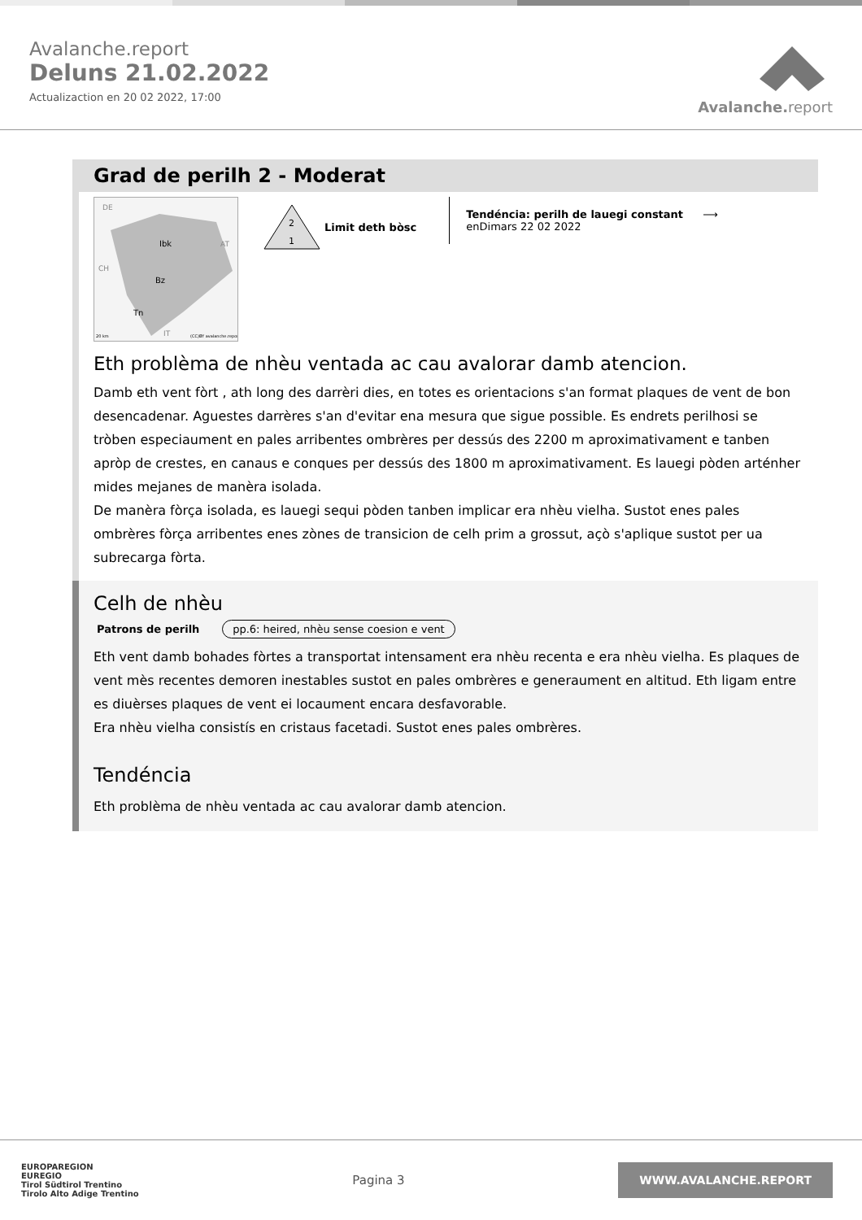Avalanche.report
Deluns 21.02.2022
Actualizaction en 20 02 2022, 17:00
Avalanche. report
Grad de perilh 2 - Moderat
DE
Ibk
Bz
Tn
AT
CH
IT
20 km
(CC)BY avalanche.report
2
1
Limit deth bòsc
Tendéncia: perilh de lauegi constant ⟶
enDimars 22 02 2022
Eth problèma de nhèu ventada ac cau avalorar damb atencion.
Damb eth vent fòrt , ath long des darrèri dies, en totes es orientacions s'an format plaques de vent de bon desencadenar. Aguestes darrères s'an d'evitar ena mesura que sigue possible. Es endrets perilhosi se tròben especiaument en pales arribentes ombrères per dessús des 2200 m aproximativament e tanben apròp de crestes, en canaus e conques per dessús des 1800 m aproximativament. Es lauegi pòden arténher mides mejanes de manèra isolada.
De manèra fòrça isolada, es lauegi sequi pòden tanben implicar era nhèu vielha. Sustot enes pales ombrères fòrça arribentes enes zònes de transicion de celh prim a grossut, açò s'aplique sustot per ua subrecarga fòrta.
Celh de nhèu
Patrons de perilh pp.6: heired, nhèu sense coesion e vent
Eth vent damb bohades fòrtes a transportat intensament era nhèu recenta e era nhèu vielha. Es plaques de vent mès recentes demoren inestables sustot en pales ombrères e generaument en altitud. Eth ligam entre es diuèrses plaques de vent ei locaument encara desfavorable.
Era nhèu vielha consistís en cristaus facetadi. Sustot enes pales ombrères.
Tendéncia
Eth problèma de nhèu ventada ac cau avalorar damb atencion.
EUROPAREGION
EUREGIO
Tirol Südtirol Trentino
Tirolo Alto Adige Trentino
Pagina 3
WWW.AVALANCHE.REPORT